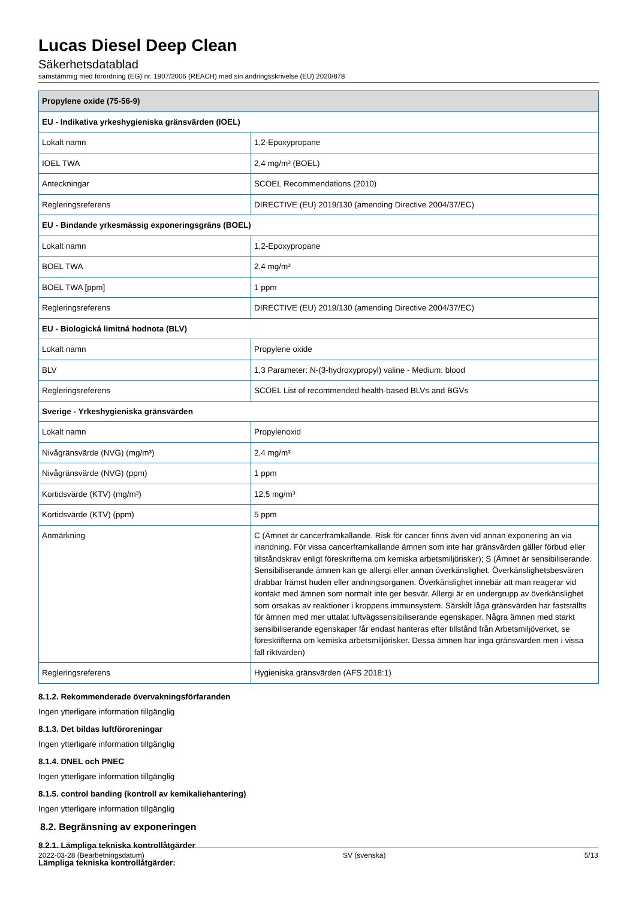Lucas Diesel Deep Clean
Säkerhetsdatablad
samstämmig med förordning (EG) nr. 1907/2006 (REACH) med sin ändringsskrivelse (EU) 2020/878
| Propylene oxide (75-56-9) | |
| --- | --- |
| EU - Indikativa yrkeshygieniska gränsvärden (IOEL) | |
| Lokalt namn | 1,2-Epoxypropane |
| IOEL TWA | 2,4 mg/m³ (BOEL) |
| Anteckningar | SCOEL Recommendations (2010) |
| Regleringsreferens | DIRECTIVE (EU) 2019/130 (amending Directive 2004/37/EC) |
| EU - Bindande yrkesmässig exponeringsgräns (BOEL) | |
| Lokalt namn | 1,2-Epoxypropane |
| BOEL TWA | 2,4 mg/m³ |
| BOEL TWA [ppm] | 1 ppm |
| Regleringsreferens | DIRECTIVE (EU) 2019/130 (amending Directive 2004/37/EC) |
| EU - Biologická limitná hodnota (BLV) | |
| Lokalt namn | Propylene oxide |
| BLV | 1,3 Parameter: N-(3-hydroxypropyl) valine - Medium: blood |
| Regleringsreferens | SCOEL List of recommended health-based BLVs and BGVs |
| Sverige - Yrkeshygieniska gränsvärden | |
| Lokalt namn | Propylenoxid |
| Nivågränsvärde (NVG) (mg/m³) | 2,4 mg/m³ |
| Nivågränsvärde (NVG) (ppm) | 1 ppm |
| Kortidsvärde (KTV) (mg/m³) | 12,5 mg/m³ |
| Kortidsvärde (KTV) (ppm) | 5 ppm |
| Anmärkning | C (Ämnet är cancerframkallande. Risk för cancer finns även vid annan exponering än via inandning. För vissa cancerframkallande ämnen som inte har gränsvärden gäller förbud eller tillståndskrav enligt föreskrifterna om kemiska arbetsmiljörisker); S (Ämnet är sensibiliserande. Sensibiliserande ämnen kan ge allergi eller annan överkänslighet. Överkänslighetsbesvären drabbar främst huden eller andningsorganen. Överkänslighet innebär att man reagerar vid kontakt med ämnen som normalt inte ger besvär. Allergi är en undergrupp av överkänslighet som orsakas av reaktioner i kroppens immunsystem. Särskilt låga gränsvärden har fastställts för ämnen med mer uttalat luftvägssensibiliserande egenskaper. Några ämnen med starkt sensibiliserande egenskaper får endast hanteras efter tillstånd från Arbetsmiljöverket, se föreskrifterna om kemiska arbetsmiljörisker. Dessa ämnen har inga gränsvärden men i vissa fall riktvärden) |
| Regleringsreferens | Hygieniska gränsvärden (AFS 2018:1) |
8.1.2. Rekommenderade övervakningsförfaranden
Ingen ytterligare information tillgänglig
8.1.3. Det bildas luftföroreningar
Ingen ytterligare information tillgänglig
8.1.4. DNEL och PNEC
Ingen ytterligare information tillgänglig
8.1.5. control banding (kontroll av kemikaliehantering)
Ingen ytterligare information tillgänglig
8.2. Begränsning av exponeringen
8.2.1. Lämpliga tekniska kontrollåtgärder
Lämpliga tekniska kontrollåtgärder:
2022-03-28 (Bearbetningsdatum) SV (svenska) 5/13